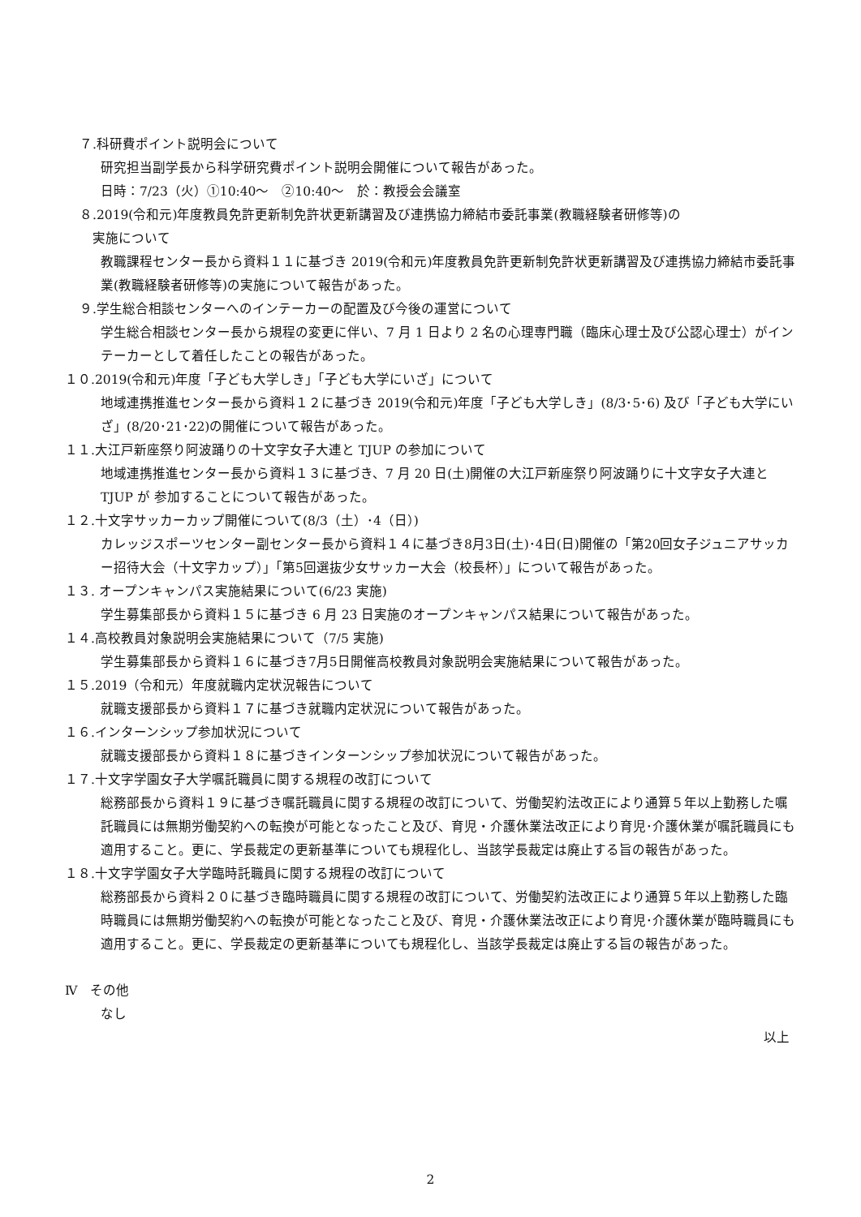７.科研費ポイント説明会について
研究担当副学長から科学研究費ポイント説明会開催について報告があった。
日時：7/23（火）①10:40～　②10:40～　於：教授会会議室
８.2019(令和元)年度教員免許更新制免許状更新講習及び連携協力締結市委託事業(教職経験者研修等)の
　実施について
教職課程センター長から資料１１に基づき 2019(令和元)年度教員免許更新制免許状更新講習及び連携協力締結市委託事業(教職経験者研修等)の実施について報告があった。
９.学生総合相談センターへのインテーカーの配置及び今後の運営について
学生総合相談センター長から規程の変更に伴い、7 月 1 日より 2 名の心理専門職（臨床心理士及び公認心理士）がインテーカーとして着任したことの報告があった。
１０.2019(令和元)年度「子ども大学しき」「子ども大学にいざ」について
地域連携推進センター長から資料１２に基づき 2019(令和元)年度「子ども大学しき」(8/3･5･6) 及び「子ども大学にいざ」(8/20･21･22)の開催について報告があった。
１１.大江戸新座祭り阿波踊りの十文字女子大連と TJUP の参加について
地域連携推進センター長から資料１３に基づき、7 月 20 日(土)開催の大江戸新座祭り阿波踊りに十文字女子大連と TJUP が 参加することについて報告があった。
１２.十文字サッカーカップ開催について(8/3（土）･4（日）)
カレッジスポーツセンター副センター長から資料１４に基づき8月3日(土)･4日(日)開催の「第20回女子ジュニアサッカー招待大会（十文字カップ）」「第5回選抜少女サッカー大会（校長杯）」について報告があった。
１３. オープンキャンパス実施結果について(6/23 実施)
学生募集部長から資料１５に基づき 6 月 23 日実施のオープンキャンパス結果について報告があった。
１４.高校教員対象説明会実施結果について（7/5 実施)
学生募集部長から資料１６に基づき7月5日開催高校教員対象説明会実施結果について報告があった。
１５.2019（令和元）年度就職内定状況報告について
就職支援部長から資料１７に基づき就職内定状況について報告があった。
１６.インターンシップ参加状況について
就職支援部長から資料１８に基づきインターンシップ参加状況について報告があった。
１７.十文字学園女子大学嘱託職員に関する規程の改訂について
総務部長から資料１９に基づき嘱託職員に関する規程の改訂について、労働契約法改正により通算５年以上勤務した嘱託職員には無期労働契約への転換が可能となったこと及び、育児・介護休業法改正により育児･介護休業が嘱託職員にも適用すること。更に、学長裁定の更新基準についても規程化し、当該学長裁定は廃止する旨の報告があった。
１８.十文字学園女子大学臨時託職員に関する規程の改訂について
総務部長から資料２０に基づき臨時職員に関する規程の改訂について、労働契約法改正により通算５年以上勤務した臨時職員には無期労働契約への転換が可能となったこと及び、育児・介護休業法改正により育児･介護休業が臨時職員にも適用すること。更に、学長裁定の更新基準についても規程化し、当該学長裁定は廃止する旨の報告があった。
Ⅳ　その他
なし
以上
2